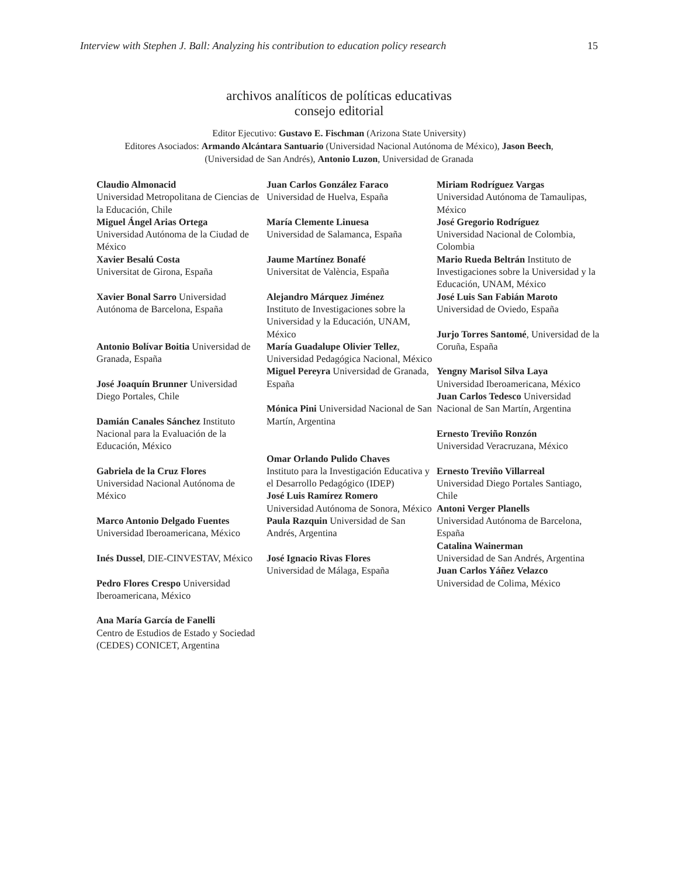Interview with Stephen J. Ball: Analyzing his contribution to education policy research 15
archivos analíticos de políticas educativas
consejo editorial
Editor Ejecutivo: Gustavo E. Fischman (Arizona State University)
Editores Asociados: Armando Alcántara Santuario (Universidad Nacional Autónoma de México), Jason Beech,
(Universidad de San Andrés), Antonio Luzon, Universidad de Granada
| Claudio Almonacid Universidad Metropolitana de Ciencias de la Educación, Chile Miguel Ángel Arias Ortega Universidad Autónoma de la Ciudad de México Xavier Besalú Costa Universitat de Girona, España | Juan Carlos González Faraco Universidad de Huelva, España María Clemente Linuesa Universidad de Salamanca, España Jaume Martínez Bonafé Universitat de València, España | Miriam Rodríguez Vargas Universidad Autónoma de Tamaulipas, México José Gregorio Rodríguez Universidad Nacional de Colombia, Colombia Mario Rueda Beltrán Instituto de Investigaciones sobre la Universidad y la Educación, UNAM, México |
| Xavier Bonal Sarro Universidad Autónoma de Barcelona, España Antonio Bolívar Boitia Universidad de Granada, España José Joaquín Brunner Universidad Diego Portales, Chile Damián Canales Sánchez Instituto Nacional para la Evaluación de la Educación, México Gabriela de la Cruz Flores Universidad Nacional Autónoma de México Marco Antonio Delgado Fuentes Universidad Iberoamericana, México Inés Dussel , DIE-CINVESTAV, México Pedro Flores Crespo Universidad Iberoamericana, México Ana María García de Fanelli Centro de Estudios de Estado y Sociedad (CEDES) CONICET, Argentina | Alejandro Márquez Jiménez Instituto de Investigaciones sobre la Universidad y la Educación, UNAM, México María Guadalupe Olivier Tellez , Universidad Pedagógica Nacional, México Miguel Pereyra Universidad de Granada, España Mónica Pini Universidad Nacional de San Martín, Argentina Omar Orlando Pulido Chaves Instituto para la Investigación Educativa y el Desarrollo Pedagógico (IDEP) José Luis Ramírez Romero Universidad Autónoma de Sonora, México Paula Razquin Universidad de San Andrés, Argentina José Ignacio Rivas Flores Universidad de Málaga, España | José Luis San Fabián Maroto Universidad de Oviedo, España Jurjo Torres Santomé , Universidad de la Coruña, España Yengny Marisol Silva Laya Universidad Iberoamericana, México Juan Carlos Tedesco Universidad Nacional de San Martín, Argentina Ernesto Treviño Ronzón Universidad Veracruzana, México Ernesto Treviño Villarreal Universidad Diego Portales Santiago, Chile Antoni Verger Planells Universidad Autónoma de Barcelona, España Catalina Wainerman Universidad de San Andrés, Argentina Juan Carlos Yáñez Velazco Universidad de Colima, México |